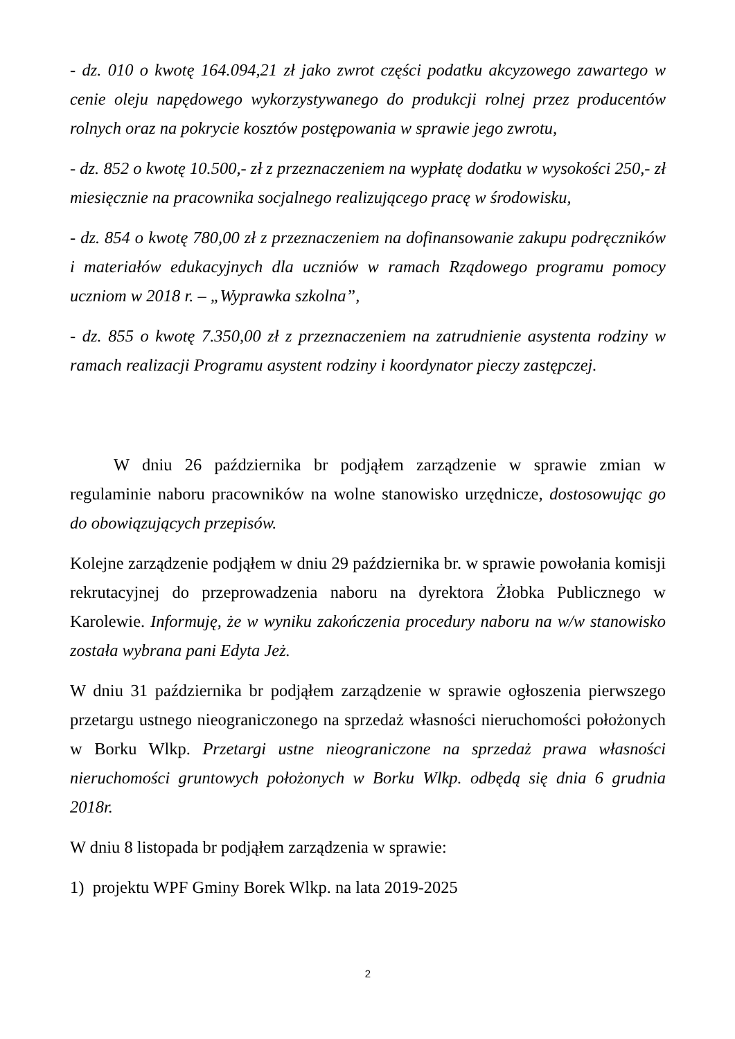- dz. 010 o kwotę 164.094,21 zł jako zwrot części podatku akcyzowego zawartego w cenie oleju napędowego wykorzystywanego do produkcji rolnej przez producentów rolnych oraz na pokrycie kosztów postępowania w sprawie jego zwrotu,
- dz. 852 o kwotę 10.500,- zł z przeznaczeniem na wypłatę dodatku w wysokości 250,- zł miesięcznie na pracownika socjalnego realizującego pracę w środowisku,
- dz. 854 o kwotę 780,00 zł z przeznaczeniem na dofinansowanie zakupu podręczników i materiałów edukacyjnych dla uczniów w ramach Rządowego programu pomocy uczniom w 2018 r. – „Wyprawka szkolna”,
- dz. 855 o kwotę 7.350,00 zł z przeznaczeniem na zatrudnienie asystenta rodziny w ramach realizacji Programu asystent rodziny i koordynator pieczy zastępczej.
W dniu 26 października br podjąłem zarządzenie w sprawie zmian w regulaminie naboru pracowników na wolne stanowisko urzędnicze, dostosowując go do obowiązujących przepisów.
Kolejne zarządzenie podjąłem w dniu 29 października br. w sprawie powołania komisji rekrutacyjnej do przeprowadzenia naboru na dyrektora Żłobka Publicznego w Karolewie. Informuję, że w wyniku zakończenia procedury naboru na w/w stanowisko została wybrana pani Edyta Jeż.
W dniu 31 października br podjąłem zarządzenie w sprawie ogłoszenia pierwszego przetargu ustnego nieograniczonego na sprzedaż własności nieruchomości położonych w Borku Wlkp. Przetargi ustne nieograniczone na sprzedaż prawa własności nieruchomości gruntowych położonych w Borku Wlkp. odbędą się dnia 6 grudnia 2018r.
W dniu 8 listopada br podjąłem zarządzenia w sprawie:
1) projektu WPF Gminy Borek Wlkp. na lata 2019-2025
2